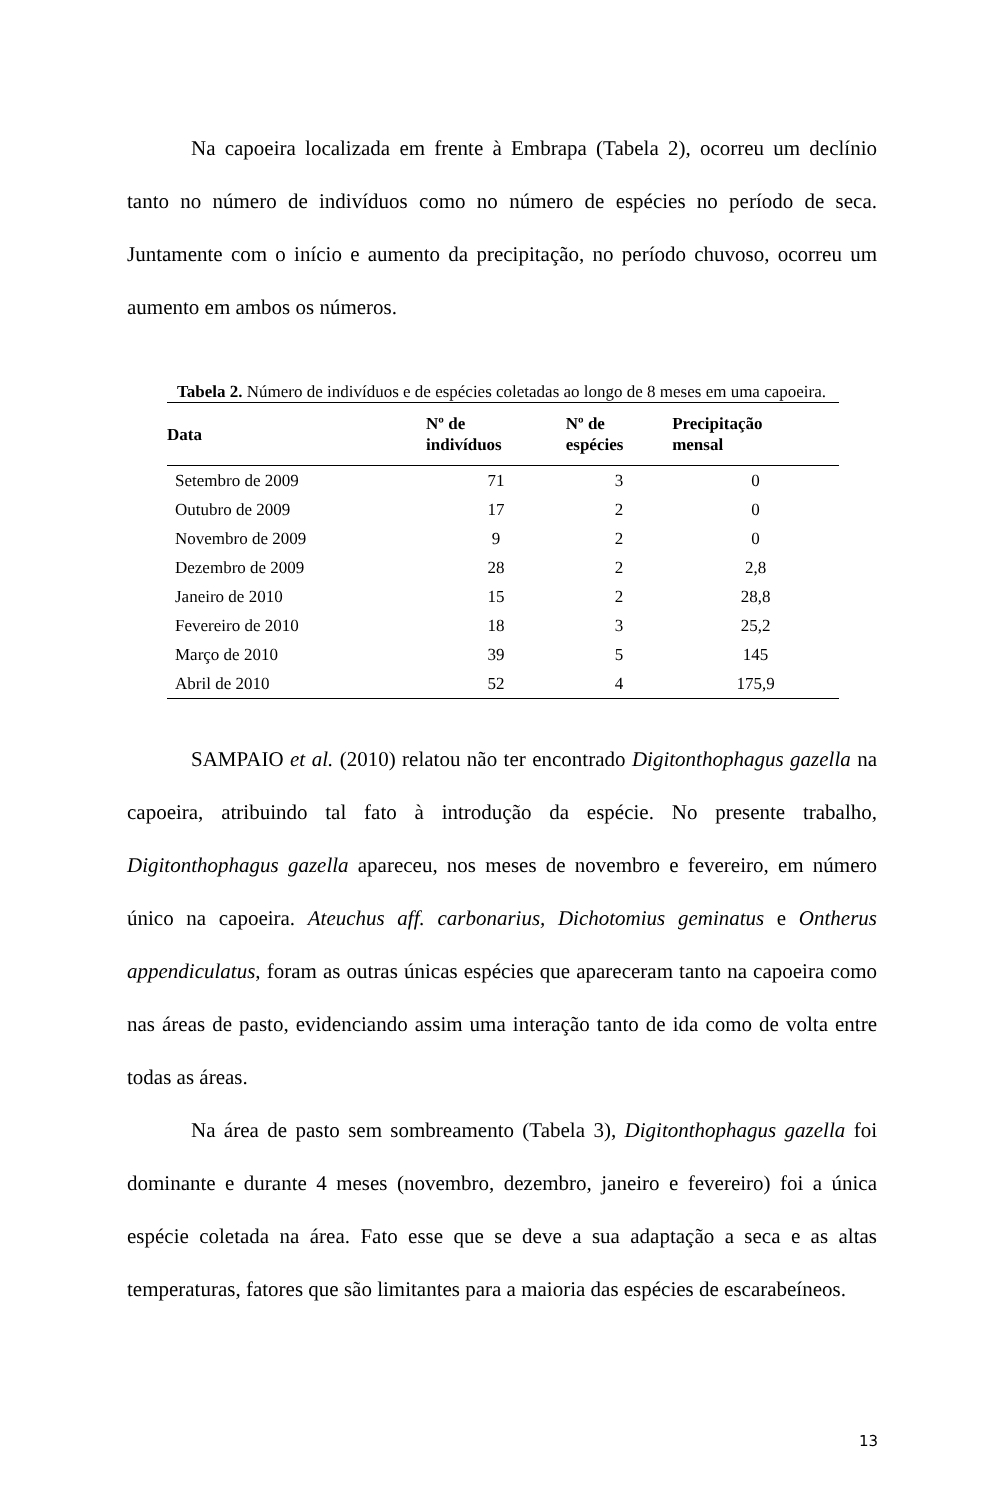Na capoeira localizada em frente à Embrapa (Tabela 2), ocorreu um declínio tanto no número de indivíduos como no número de espécies no período de seca. Juntamente com o início e aumento da precipitação, no período chuvoso, ocorreu um aumento em ambos os números.
Tabela 2. Número de indivíduos e de espécies coletadas ao longo de 8 meses em uma capoeira.
| Data | Nº de indivíduos | Nº de espécies | Precipitação mensal |
| --- | --- | --- | --- |
| Setembro de 2009 | 71 | 3 | 0 |
| Outubro de 2009 | 17 | 2 | 0 |
| Novembro de 2009 | 9 | 2 | 0 |
| Dezembro de 2009 | 28 | 2 | 2,8 |
| Janeiro de 2010 | 15 | 2 | 28,8 |
| Fevereiro de 2010 | 18 | 3 | 25,2 |
| Março de 2010 | 39 | 5 | 145 |
| Abril de 2010 | 52 | 4 | 175,9 |
SAMPAIO et al. (2010) relatou não ter encontrado Digitonthophagus gazella na capoeira, atribuindo tal fato à introdução da espécie. No presente trabalho, Digitonthophagus gazella apareceu, nos meses de novembro e fevereiro, em número único na capoeira. Ateuchus aff. carbonarius, Dichotomius geminatus e Ontherus appendiculatus, foram as outras únicas espécies que apareceram tanto na capoeira como nas áreas de pasto, evidenciando assim uma interação tanto de ida como de volta entre todas as áreas.
Na área de pasto sem sombreamento (Tabela 3), Digitonthophagus gazella foi dominante e durante 4 meses (novembro, dezembro, janeiro e fevereiro) foi a única espécie coletada na área. Fato esse que se deve a sua adaptação a seca e as altas temperaturas, fatores que são limitantes para a maioria das espécies de escarabeíneos.
13